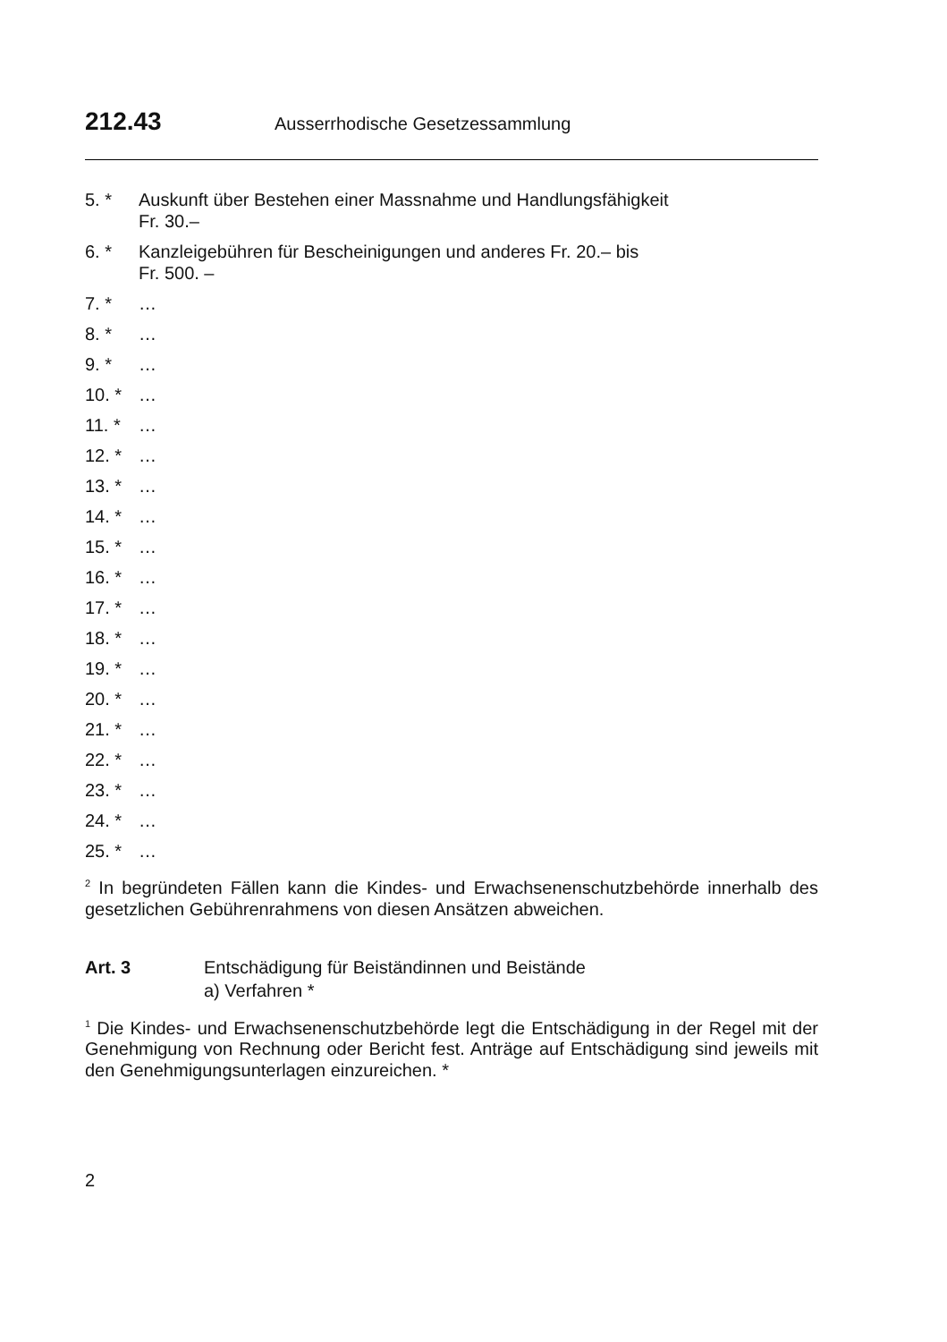212.43 Ausserrhodische Gesetzessammlung
5. * Auskunft über Bestehen einer Massnahme und Handlungsfähigkeit
Fr. 30.–
6. * Kanzleigebühren für Bescheinigungen und anderes Fr. 20.– bis
Fr. 500. –
7. * …
8. * …
9. * …
10. * …
11. * …
12. * …
13. * …
14. * …
15. * …
16. * …
17. * …
18. * …
19. * …
20. * …
21. * …
22. * …
23. * …
24. * …
25. * …
<sup>2</sup> In begründeten Fällen kann die Kindes- und Erwachsenenschutzbehörde innerhalb des gesetzlichen Gebührenrahmens von diesen Ansätzen abweichen.
Art. 3 Entschädigung für Beiständinnen und Beistände
a) Verfahren *
<sup>1</sup> Die Kindes- und Erwachsenenschutzbehörde legt die Entschädigung in der Regel mit der Genehmigung von Rechnung oder Bericht fest. Anträge auf Entschädigung sind jeweils mit den Genehmigungsunterlagen einzureichen. *
2